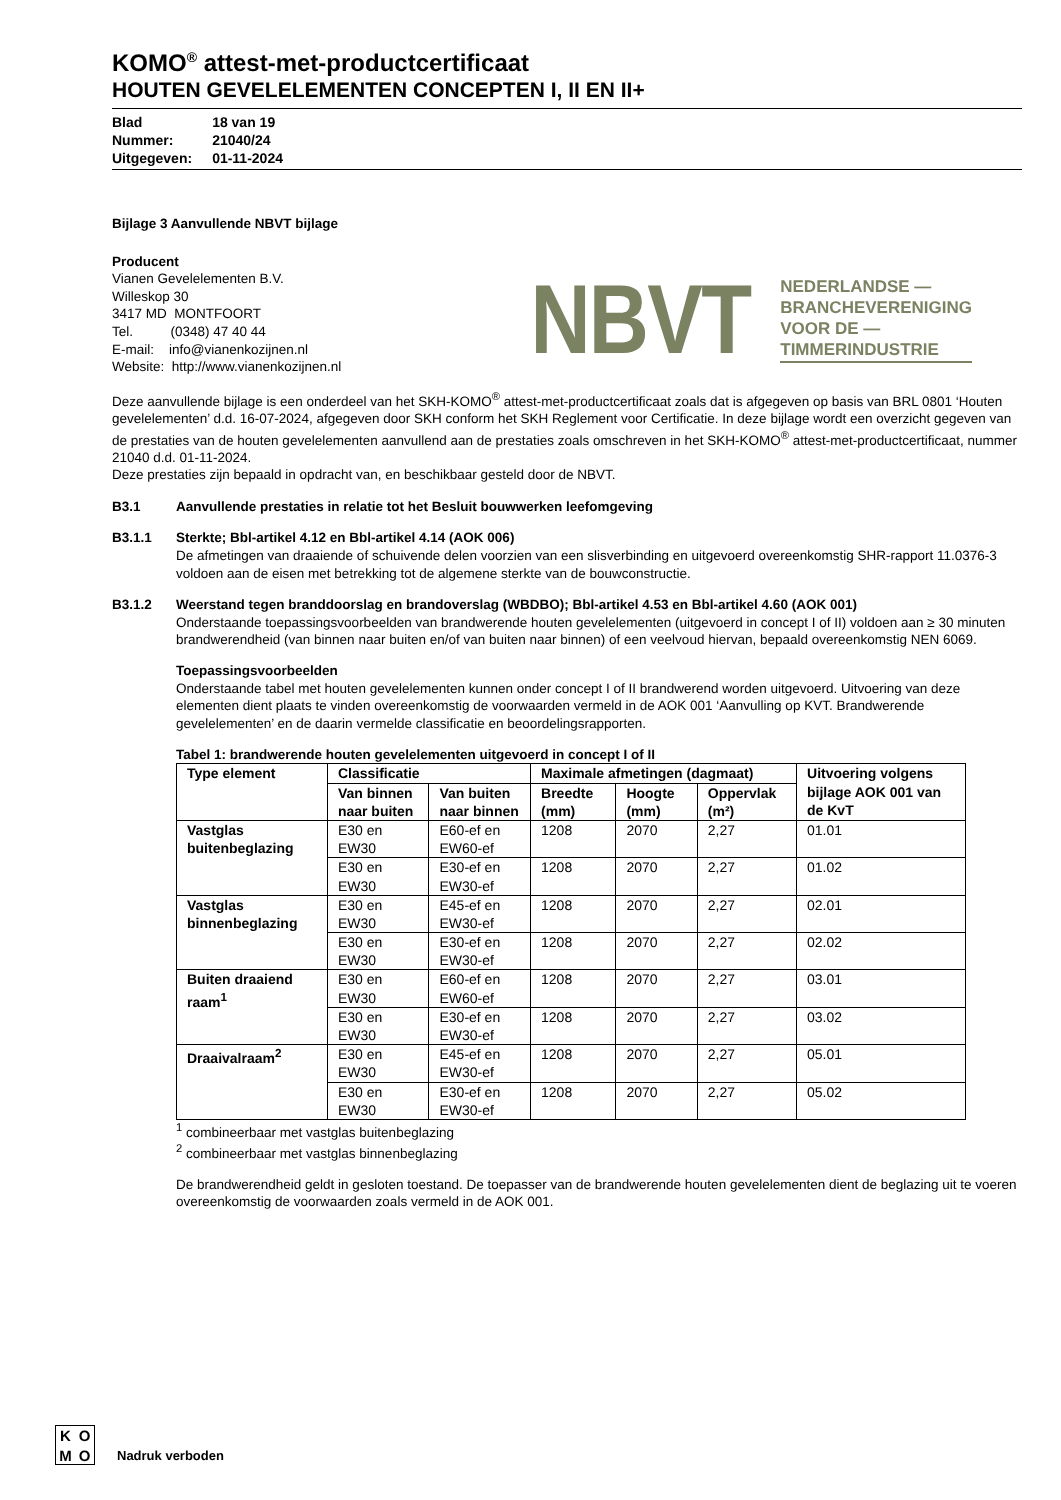KOMO<sup>®</sup> attest-met-productcertificaat
HOUTEN GEVELELEMENTEN CONCEPTEN I, II EN II+
| Blad | 18 van 19 |
| Nummer: | 21040/24 |
| Uitgegeven: | 01-11-2024 |
Bijlage 3 Aanvullende NBVT bijlage
Producent
Vianen Gevelelementen B.V.
Willeskop 30
3417 MD MONTFOORT
Tel. (0348) 47 40 44
E-mail: info@vianenkozijnen.nl
Website: http://www.vianenkozijnen.nl
NBVT
NEDERLANDSE —
BRANCHEVERENIGING
VOOR DE —
TIMMERINDUSTRIE
Deze aanvullende bijlage is een onderdeel van het SKH-KOMO<sup>®</sup> attest-met-productcertificaat zoals dat is afgegeven op basis van BRL 0801 ‘Houten gevelelementen’ d.d. 16-07-2024, afgegeven door SKH conform het SKH Reglement voor Certificatie. In deze bijlage wordt een overzicht gegeven van de prestaties van de houten gevelelementen aanvullend aan de prestaties zoals omschreven in het SKH-KOMO<sup>®</sup> attest-met-productcertificaat, nummer 21040 d.d. 01-11-2024.
Deze prestaties zijn bepaald in opdracht van, en beschikbaar gesteld door de NBVT.
B3.1 Aanvullende prestaties in relatie tot het Besluit bouwwerken leefomgeving
B3.1.1 Sterkte; Bbl-artikel 4.12 en Bbl-artikel 4.14 (AOK 006)
De afmetingen van draaiende of schuivende delen voorzien van een slisverbinding en uitgevoerd overeenkomstig SHR-rapport 11.0376-3 voldoen aan de eisen met betrekking tot de algemene sterkte van de bouwconstructie.
B3.1.2 Weerstand tegen branddoorslag en brandoverslag (WBDBO); Bbl-artikel 4.53 en Bbl-artikel 4.60 (AOK 001)
Onderstaande toepassingsvoorbeelden van brandwerende houten gevelelementen (uitgevoerd in concept I of II) voldoen aan ≥ 30 minuten brandwerendheid (van binnen naar buiten en/of van buiten naar binnen) of een veelvoud hiervan, bepaald overeenkomstig NEN 6069.
Toepassingsvoorbeelden
Onderstaande tabel met houten gevelelementen kunnen onder concept I of II brandwerend worden uitgevoerd. Uitvoering van deze elementen dient plaats te vinden overeenkomstig de voorwaarden vermeld in de AOK 001 ‘Aanvulling op KVT. Brandwerende gevelelementen’ en de daarin vermelde classificatie en beoordelingsrapporten.
Tabel 1: brandwerende houten gevelelementen uitgevoerd in concept I of II
| Type element | Classificatie | | Maximale afmetingen (dagmaat) | | | Uitvoering volgens bijlage AOK 001 van de KvT |
| --- | --- | --- | --- | --- | --- | --- |
| | Van binnen naar buiten | Van buiten naar binnen | Breedte (mm) | Hoogte (mm) | Oppervlak (m²) | |
| Vastglas buitenbeglazing | E30 en EW30 | E60-ef en EW60-ef | 1208 | 2070 | 2,27 | 01.01 |
| | E30 en EW30 | E30-ef en EW30-ef | 1208 | 2070 | 2,27 | 01.02 |
| Vastglas binnenbeglazing | E30 en EW30 | E45-ef en EW30-ef | 1208 | 2070 | 2,27 | 02.01 |
| | E30 en EW30 | E30-ef en EW30-ef | 1208 | 2070 | 2,27 | 02.02 |
| Buiten draaiend raam<sup>1</sup> | E30 en EW30 | E60-ef en EW60-ef | 1208 | 2070 | 2,27 | 03.01 |
| | E30 en EW30 | E30-ef en EW30-ef | 1208 | 2070 | 2,27 | 03.02 |
| Draaivalraam<sup>2</sup> | E30 en EW30 | E45-ef en EW30-ef | 1208 | 2070 | 2,27 | 05.01 |
| | E30 en EW30 | E30-ef en EW30-ef | 1208 | 2070 | 2,27 | 05.02 |
<sup>1</sup> combineerbaar met vastglas buitenbeglazing
<sup>2</sup> combineerbaar met vastglas binnenbeglazing
De brandwerendheid geldt in gesloten toestand. De toepasser van de brandwerende houten gevelelementen dient de beglazing uit te voeren overeenkomstig de voorwaarden zoals vermeld in de AOK 001.
KOMO
Nadruk verboden